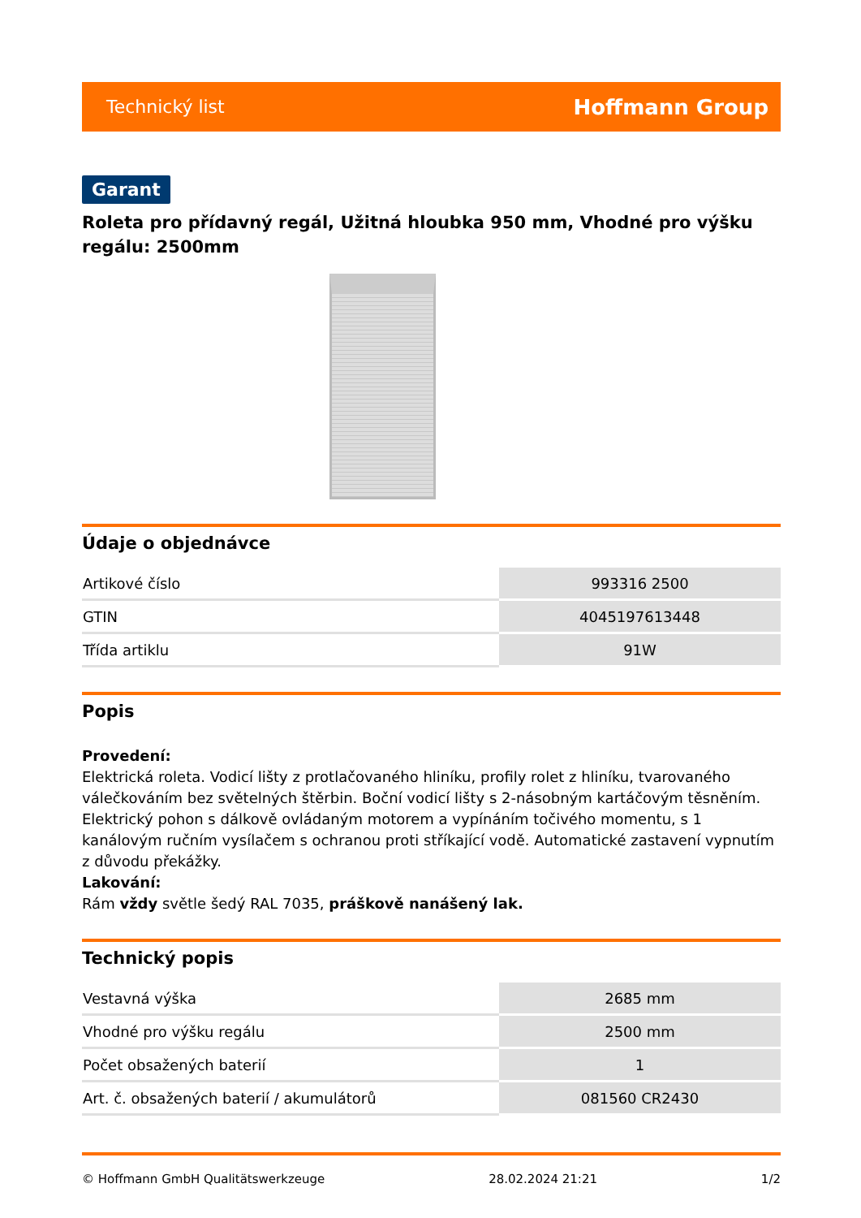Technický list Hoffmann Group
Garant
Roleta pro přídavný regál, Užitná hloubka 950 mm, Vhodné pro výšku regálu: 2500mm
Údaje o objednávce
| Artikové číslo | 993316 2500 |
| GTIN | 4045197613448 |
| Třída artiklu | 91W |
Popis
Provedení:
Elektrická roleta. Vodicí lišty z protlačovaného hliníku, profily rolet z hliníku, tvarovaného válečkováním bez světelných štěrbin. Boční vodicí lišty s 2-násobným kartáčovým těsněním. Elektrický pohon s dálkově ovládaným motorem a vypínáním točivého momentu, s 1 kanálovým ručním vysílačem s ochranou proti stříkající vodě. Automatické zastavení vypnutím z důvodu překážky.
Lakování:
Rám vždy světle šedý RAL 7035, práškově nanášený lak.
Technický popis
| Vestavná výška | 2685 mm |
| Vhodné pro výšku regálu | 2500 mm |
| Počet obsažených baterií | 1 |
| Art. č. obsažených baterií / akumulátorů | 081560 CR2430 |
© Hoffmann GmbH Qualitätswerkzeuge 28.02.2024 21:21 1/2